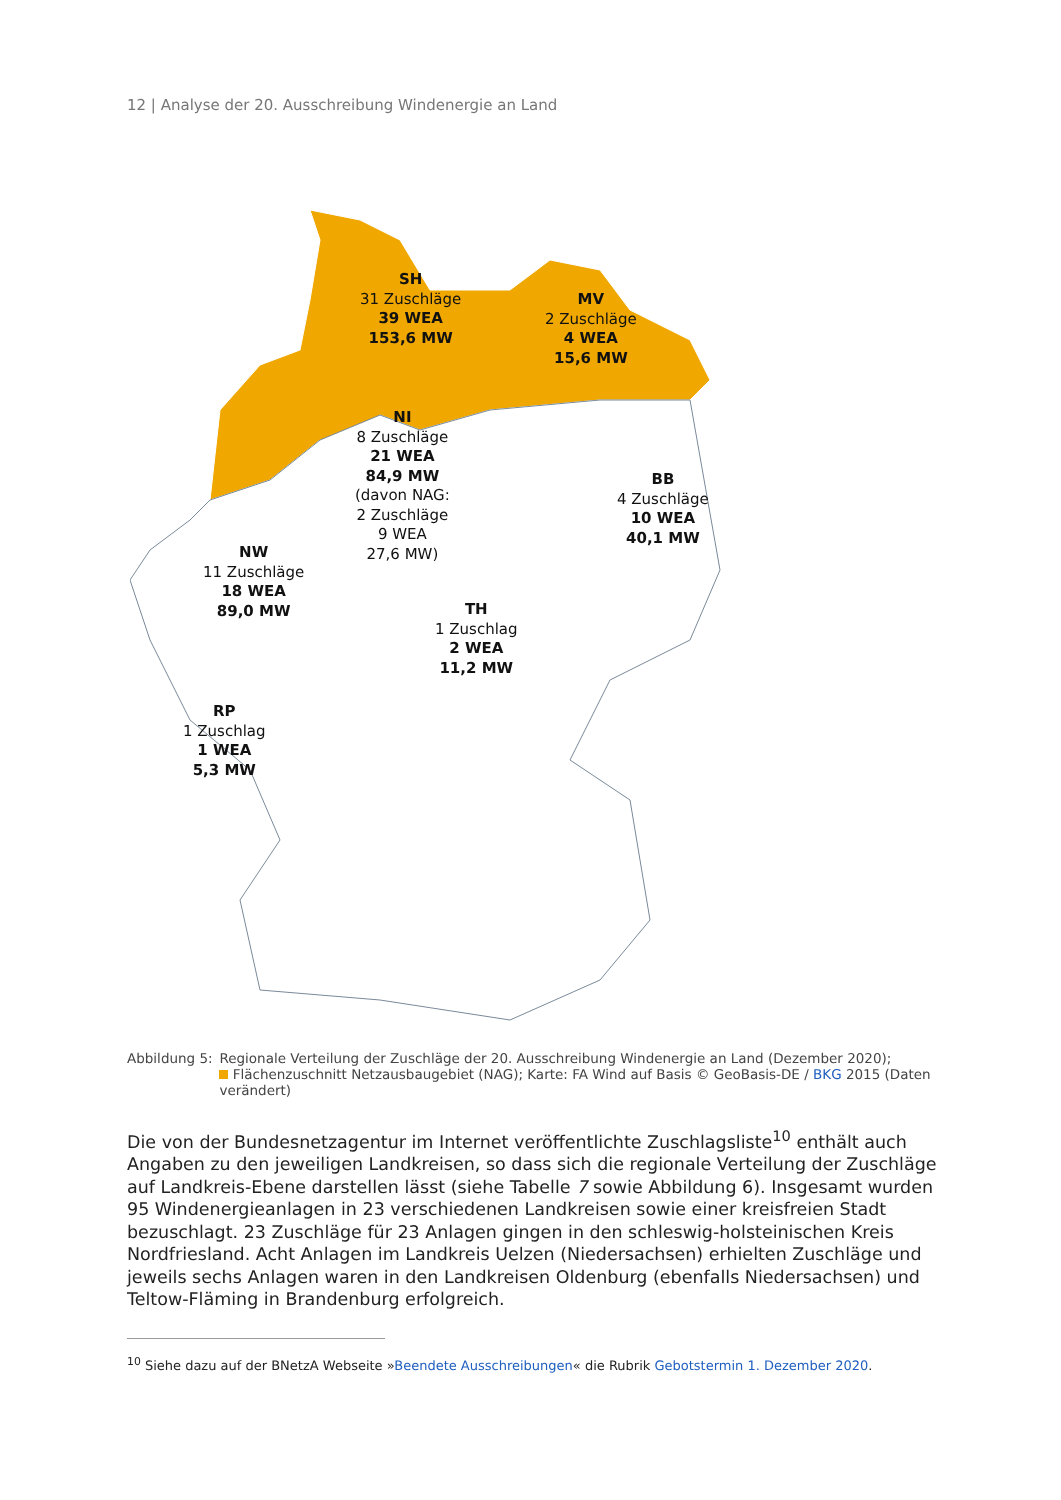12 | Analyse der 20. Ausschreibung Windenergie an Land
SH
31 Zuschläge
39 WEA
153,6 MW
MV
2 Zuschläge
4 WEA
15,6 MW
NI
8 Zuschläge
21 WEA
84,9 MW
(davon NAG:
2 Zuschläge
9 WEA
27,6 MW)
BB
4 Zuschläge
10 WEA
40,1 MW
NW
11 Zuschläge
18 WEA
89,0 MW
TH
1 Zuschlag
2 WEA
11,2 MW
RP
1 Zuschlag
1 WEA
5,3 MW
Abbildung 5: Regionale Verteilung der Zuschläge der 20. Ausschreibung Windenergie an Land (Dezember 2020);
Flächenzuschnitt Netzausbaugebiet (NAG); Karte: FA Wind auf Basis © GeoBasis-DE / BKG 2015 (Daten verändert)
Die von der Bundesnetzagentur im Internet veröffentlichte Zuschlagsliste<sup>10</sup> enthält auch Angaben zu den jeweiligen Landkreisen, so dass sich die regionale Verteilung der Zuschläge auf Landkreis-Ebene darstellen lässt (siehe Tabelle 7 sowie Abbildung 6). Insgesamt wurden 95 Windenergieanlagen in 23 verschiedenen Landkreisen sowie einer kreisfreien Stadt bezuschlagt. 23 Zuschläge für 23 Anlagen gingen in den schleswig-holsteinischen Kreis Nordfriesland. Acht Anlagen im Landkreis Uelzen (Niedersachsen) erhielten Zuschläge und jeweils sechs Anlagen waren in den Landkreisen Oldenburg (ebenfalls Niedersachsen) und Teltow-Fläming in Brandenburg erfolgreich.
<sup>10</sup> Siehe dazu auf der BNetzA Webseite »Beendete Ausschreibungen« die Rubrik Gebotstermin 1. Dezember 2020.